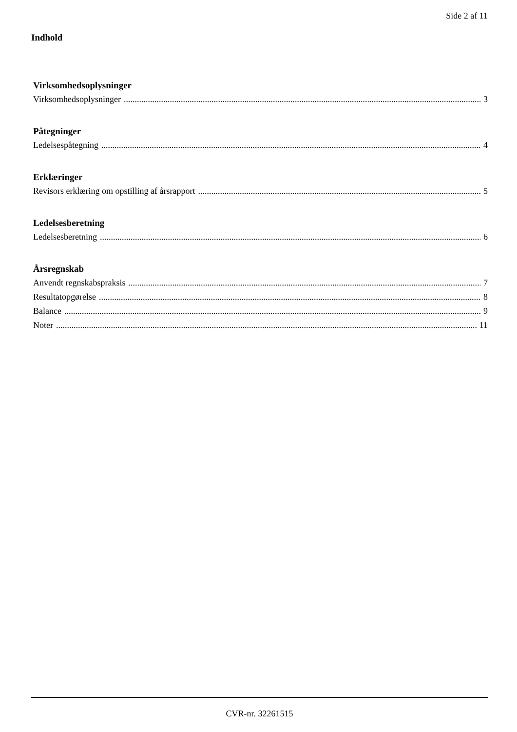Side 2 af 11
Indhold
Virksomhedsoplysninger
Virksomhedsoplysninger 3
Påtegninger
Ledelsespåtegning 4
Erklæringer
Revisors erklæring om opstilling af årsrapport 5
Ledelsesberetning
Ledelsesberetning 6
Årsregnskab
Anvendt regnskabspraksis 7
Resultatopgørelse 8
Balance 9
Noter 11
CVR-nr. 32261515